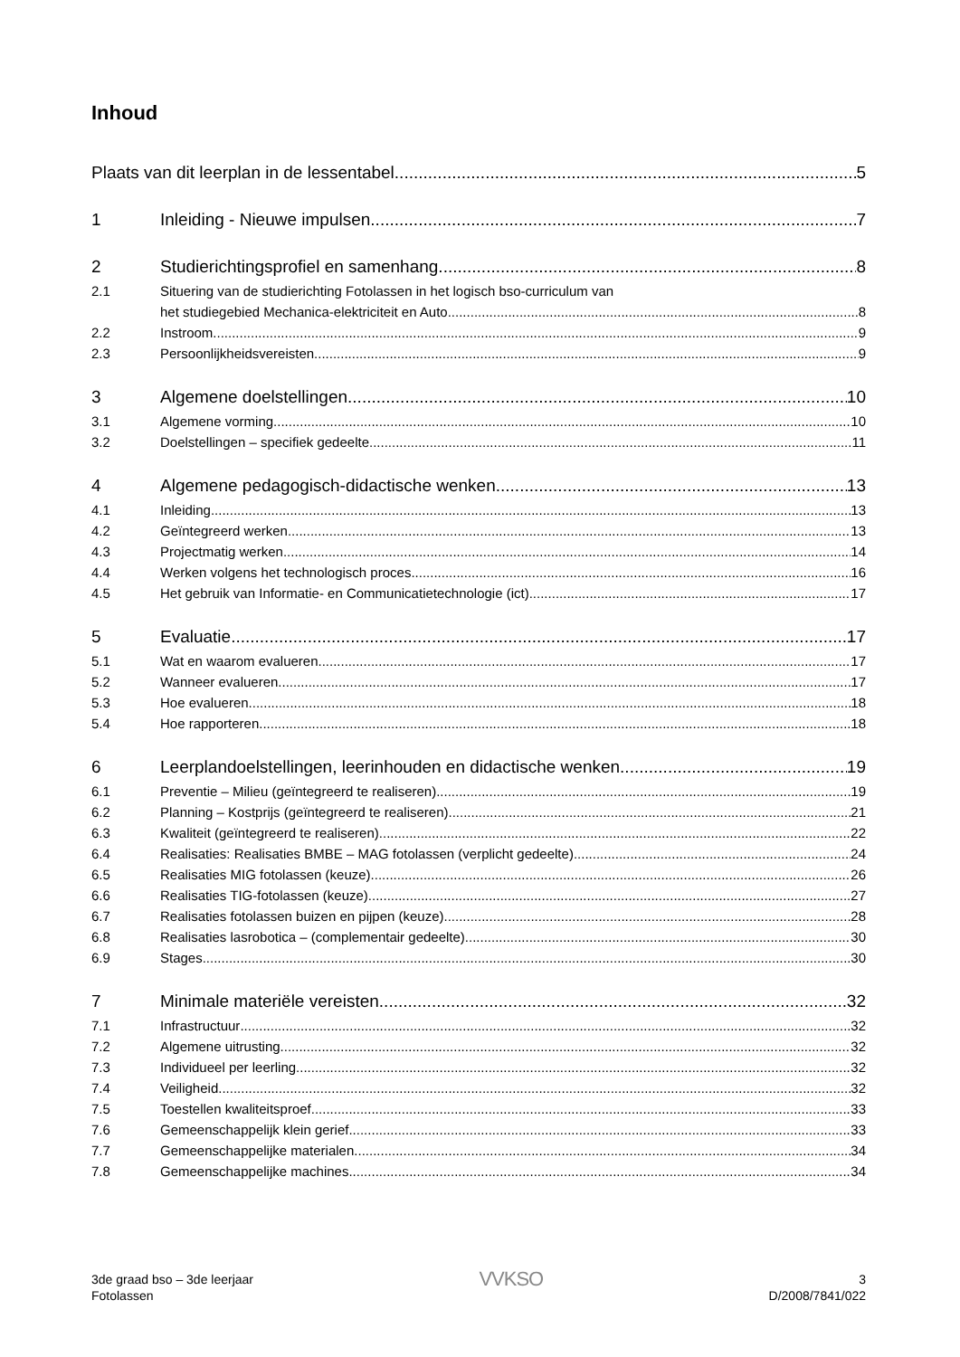Inhoud
Plaats van dit leerplan in de lessentabel 5
1 Inleiding - Nieuwe impulsen 7
2 Studierichtingsprofiel en samenhang 8
2.1 Situering van de studierichting Fotolassen in het logisch bso-curriculum van
het studiegebied Mechanica-elektriciteit en Auto 8
2.2 Instroom 9
2.3 Persoonlijkheidsvereisten 9
3 Algemene doelstellingen 10
3.1 Algemene vorming 10
3.2 Doelstellingen – specifiek gedeelte 11
4 Algemene pedagogisch-didactische wenken 13
4.1 Inleiding 13
4.2 Geïntegreerd werken 13
4.3 Projectmatig werken 14
4.4 Werken volgens het technologisch proces 16
4.5 Het gebruik van Informatie- en Communicatietechnologie (ict) 17
5 Evaluatie 17
5.1 Wat en waarom evalueren 17
5.2 Wanneer evalueren 17
5.3 Hoe evalueren 18
5.4 Hoe rapporteren 18
6 Leerplandoelstellingen, leerinhouden en didactische wenken 19
6.1 Preventie – Milieu (geïntegreerd te realiseren) 19
6.2 Planning – Kostprijs (geïntegreerd te realiseren) 21
6.3 Kwaliteit (geïntegreerd te realiseren) 22
6.4 Realisaties: Realisaties BMBE – MAG fotolassen (verplicht gedeelte) 24
6.5 Realisaties MIG fotolassen (keuze) 26
6.6 Realisaties TIG-fotolassen (keuze) 27
6.7 Realisaties fotolassen buizen en pijpen (keuze) 28
6.8 Realisaties lasrobotica – (complementair gedeelte) 30
6.9 Stages 30
7 Minimale materiële vereisten 32
7.1 Infrastructuur 32
7.2 Algemene uitrusting 32
7.3 Individueel per leerling 32
7.4 Veiligheid 32
7.5 Toestellen kwaliteitsproef 33
7.6 Gemeenschappelijk klein gerief 33
7.7 Gemeenschappelijke materialen 34
7.8 Gemeenschappelijke machines 34
3de graad bso – 3de leerjaar
Fotolassen
VVKSO
3
D/2008/7841/022